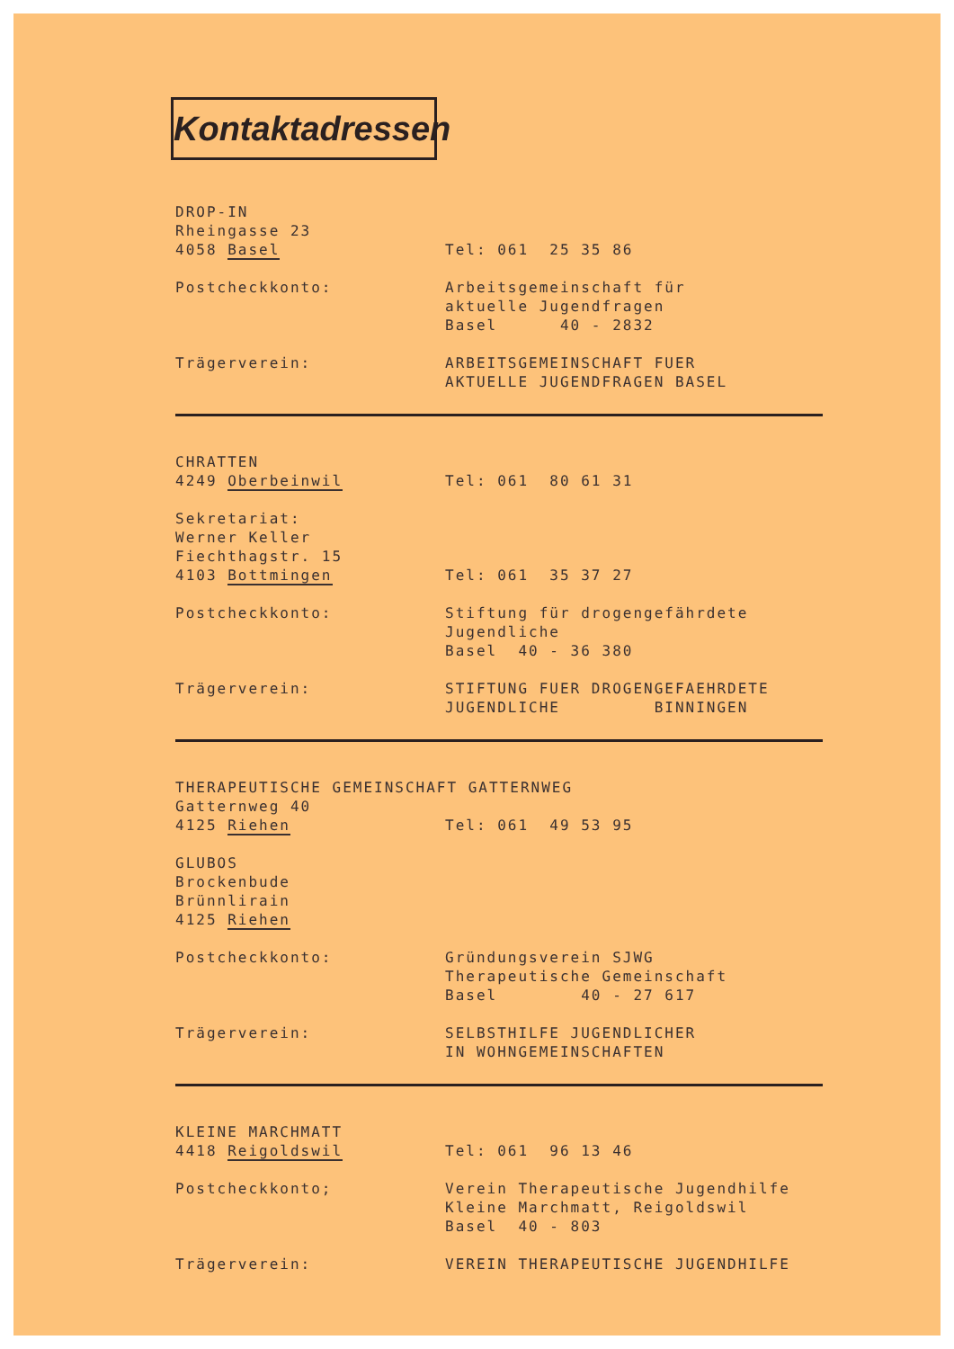Kontaktadressen
DROP-IN
Rheingasse 23
4058 Basel
Tel: 061 25 35 86
Postcheckkonto: Arbeitsgemeinschaft für
aktuelle Jugendfragen
Basel 40 - 2832
Trägerverein: ARBEITSGEMEINSCHAFT FUER
AKTUELLE JUGENDFRAGEN BASEL
CHRATTEN
4249 Oberbeinwil
Tel: 061 80 61 31
Sekretariat:
Werner Keller
Fiechthagstr. 15
4103 Bottmingen
Tel: 061 35 37 27
Postcheckkonto: Stiftung für drogengefährdete
Jugendliche
Basel 40 - 36 380
Trägerverein: STIFTUNG FUER DROGENGEFAEHRDETE
JUGENDLICHE BINNINGEN
THERAPEUTISCHE GEMEINSCHAFT GATTERNWEG
Gatternweg 40
4125 Riehen
Tel: 061 49 53 95
GLUBOS
Brockenbude
Brünnlirain
4125 Riehen
Postcheckkonto: Gründungsverein SJWG
Therapeutische Gemeinschaft
Basel 40 - 27 617
Trägerverein: SELBSTHILFE JUGENDLICHER
IN WOHNGEMEINSCHAFTEN
KLEINE MARCHMATT
4418 Reigoldswil
Tel: 061 96 13 46
Postcheckkonto; Verein Therapeutische Jugendhilfe
Kleine Marchmatt, Reigoldswil
Basel 40 - 803
Trägerverein: VEREIN THERAPEUTISCHE JUGENDHILFE